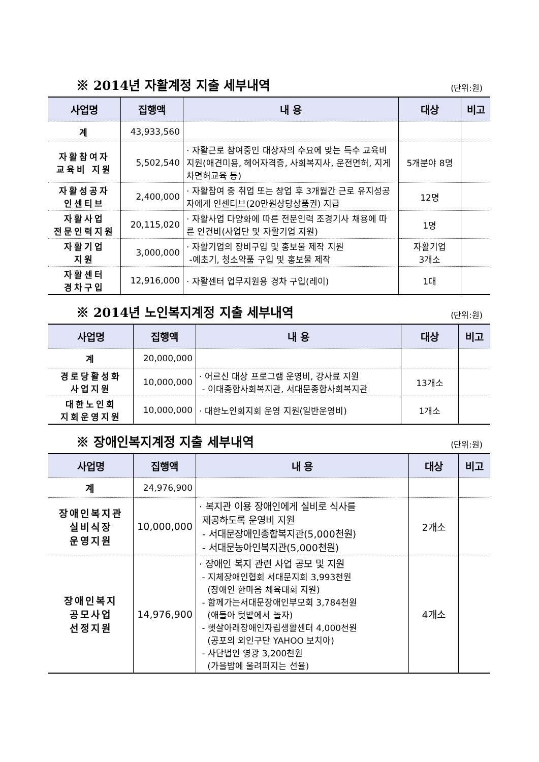※ 2014년 자활계정 지출 세부내역
(단위:원)
| 사업명 | 집행액 | 내 용 | 대상 | 비고 |
| --- | --- | --- | --- | --- |
| 계 | 43,933,560 | | | |
| 자활참여자 교육비 지원 | 5,502,540 | · 자활근로 참여중인 대상자의 수요에 맞는 특수 교육비 지원(애견미용, 헤어자격증, 사회복지사, 운전면허, 지게차면허교육 등) | 5개분야 8명 | |
| 자활성공자 인센티브 | 2,400,000 | · 자활참여 중 취업 또는 창업 후 3개월간 근로 유지성공자에게 인센티브(20만원상당상품권) 지급 | 12명 | |
| 자활사업 전문인력지원 | 20,115,020 | · 자활사업 다양화에 따른 전문인력 조경기사 채용에 따른 인건비(사업단 및 자활기업 지원) | 1명 | |
| 자활기업 지원 | 3,000,000 | · 자활기업의 장비구입 및 홍보물 제작 지원 -예초기, 청소약품 구입 및 홍보물 제작 | 자활기업 3개소 | |
| 자활센터 경차구입 | 12,916,000 | · 자활센터 업무지원용 경차 구입(레이) | 1대 | |
※ 2014년 노인복지계정 지출 세부내역
(단위:원)
| 사업명 | 집행액 | 내 용 | 대상 | 비고 |
| --- | --- | --- | --- | --- |
| 계 | 20,000,000 | | | |
| 경로당활성화 사업지원 | 10,000,000 | · 어르신 대상 프로그램 운영비, 강사료 지원 - 이대종합사회복지관, 서대문종합사회복지관 | 13개소 | |
| 대한노인회 지회운영지원 | 10,000,000 | · 대한노인회지회 운영 지원(일반운영비) | 1개소 | |
※ 장애인복지계정 지출 세부내역
(단위:원)
| 사업명 | 집행액 | 내 용 | 대상 | 비고 |
| --- | --- | --- | --- | --- |
| 계 | 24,976,900 | | | |
| 장애인복지관 실비식장 운영지원 | 10,000,000 | · 복지관 이용 장애인에게 실비로 식사를 제공하도록 운영비 지원 - 서대문장애인종합복지관(5,000천원) - 서대문농아인복지관(5,000천원) | 2개소 | |
| 장애인복지 공모사업 선정지원 | 14,976,900 | · 장애인 복지 관련 사업 공모 및 지원 - 지체장애인협회 서대문지회 3,993천원 (장애인 한마음 체육대회 지원) - 함께가는서대문장애인부모회 3,784천원 (애들아 텃밭에서 놀자) - 햇살아래장애인자립생활센터 4,000천원 (공포의 외인구단 YAHOO 보치아) - 사단법인 영광 3,200천원 (가을밤에 울려퍼지는 선율) | 4개소 | |